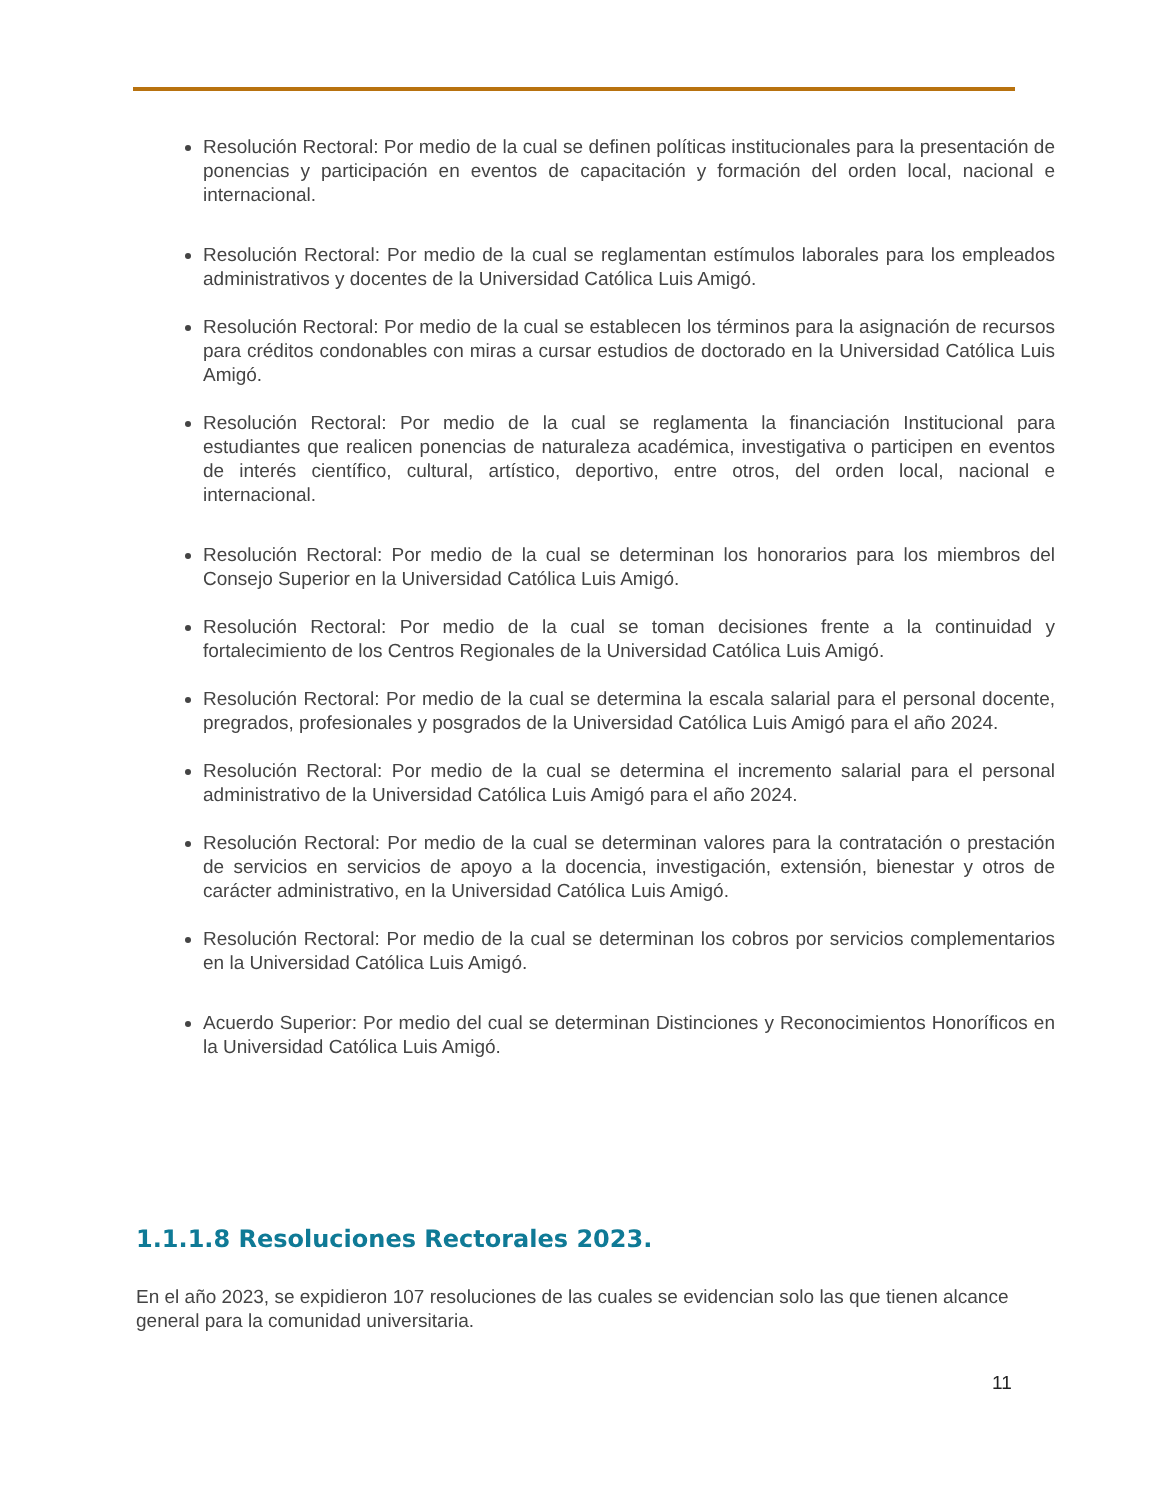Resolución Rectoral: Por medio de la cual se definen políticas institucionales para la presentación de ponencias y participación en eventos de capacitación y formación del orden local, nacional e internacional.
Resolución Rectoral: Por medio de la cual se reglamentan estímulos laborales para los empleados administrativos y docentes de la Universidad Católica Luis Amigó.
Resolución Rectoral: Por medio de la cual se establecen los términos para la asignación de recursos para créditos condonables con miras a cursar estudios de doctorado en la Universidad Católica Luis Amigó.
Resolución Rectoral: Por medio de la cual se reglamenta la financiación Institucional para estudiantes que realicen ponencias de naturaleza académica, investigativa o participen en eventos de interés científico, cultural, artístico, deportivo, entre otros, del orden local, nacional e internacional.
Resolución Rectoral: Por medio de la cual se determinan los honorarios para los miembros del Consejo Superior en la Universidad Católica Luis Amigó.
Resolución Rectoral: Por medio de la cual se toman decisiones frente a la continuidad y fortalecimiento de los Centros Regionales de la Universidad Católica Luis Amigó.
Resolución Rectoral: Por medio de la cual se determina la escala salarial para el personal docente, pregrados, profesionales y posgrados de la Universidad Católica Luis Amigó para el año 2024.
Resolución Rectoral: Por medio de la cual se determina el incremento salarial para el personal administrativo de la Universidad Católica Luis Amigó para el año 2024.
Resolución Rectoral: Por medio de la cual se determinan valores para la contratación o prestación de servicios en servicios de apoyo a la docencia, investigación, extensión, bienestar y otros de carácter administrativo, en la Universidad Católica Luis Amigó.
Resolución Rectoral: Por medio de la cual se determinan los cobros por servicios complementarios en la Universidad Católica Luis Amigó.
Acuerdo Superior: Por medio del cual se determinan Distinciones y Reconocimientos Honoríficos en la Universidad Católica Luis Amigó.
1.1.1.8 Resoluciones Rectorales 2023.
En el año 2023, se expidieron 107 resoluciones de las cuales se evidencian solo las que tienen alcance general para la comunidad universitaria.
11